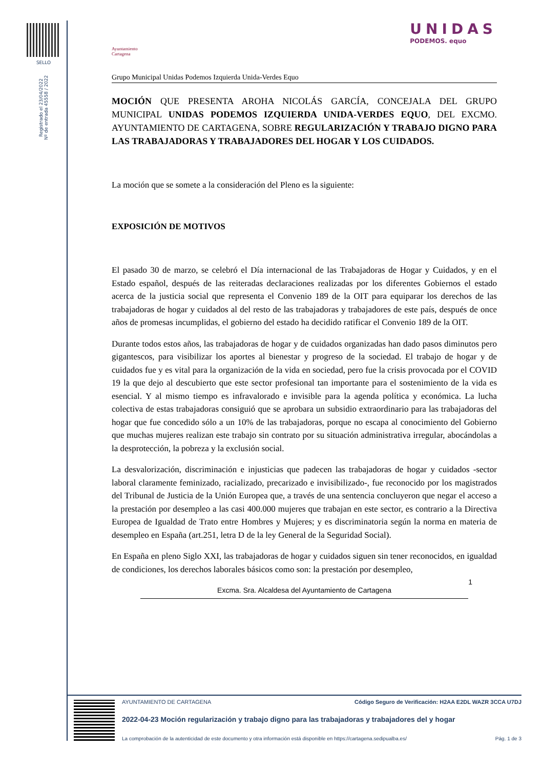SELLO
Registrado el 23/04/2022
Nº de entrada 45558 / 2022
Ayuntamiento
Cartagena
UNIDAS
PODEMOS. equo
Grupo Municipal Unidas Podemos Izquierda Unida-Verdes Equo
MOCIÓN QUE PRESENTA AROHA NICOLÁS GARCÍA, CONCEJALA DEL GRUPO MUNICIPAL UNIDAS PODEMOS IZQUIERDA UNIDA-VERDES EQUO, DEL EXCMO. AYUNTAMIENTO DE CARTAGENA, SOBRE REGULARIZACIÓN Y TRABAJO DIGNO PARA LAS TRABAJADORAS Y TRABAJADORES DEL HOGAR Y LOS CUIDADOS.
La moción que se somete a la consideración del Pleno es la siguiente:
EXPOSICIÓN DE MOTIVOS
El pasado 30 de marzo, se celebró el Día internacional de las Trabajadoras de Hogar y Cuidados, y en el Estado español, después de las reiteradas declaraciones realizadas por los diferentes Gobiernos el estado acerca de la justicia social que representa el Convenio 189 de la OIT para equiparar los derechos de las trabajadoras de hogar y cuidados al del resto de las trabajadoras y trabajadores de este país, después de once años de promesas incumplidas, el gobierno del estado ha decidido ratificar el Convenio 189 de la OIT.
Durante todos estos años, las trabajadoras de hogar y de cuidados organizadas han dado pasos diminutos pero gigantescos, para visibilizar los aportes al bienestar y progreso de la sociedad. El trabajo de hogar y de cuidados fue y es vital para la organización de la vida en sociedad, pero fue la crisis provocada por el COVID 19 la que dejo al descubierto que este sector profesional tan importante para el sostenimiento de la vida es esencial. Y al mismo tiempo es infravalorado e invisible para la agenda política y económica. La lucha colectiva de estas trabajadoras consiguió que se aprobara un subsidio extraordinario para las trabajadoras del hogar que fue concedido sólo a un 10% de las trabajadoras, porque no escapa al conocimiento del Gobierno que muchas mujeres realizan este trabajo sin contrato por su situación administrativa irregular, abocándolas a la desprotección, la pobreza y la exclusión social.
La desvalorización, discriminación e injusticias que padecen las trabajadoras de hogar y cuidados -sector laboral claramente feminizado, racializado, precarizado e invisibilizado-, fue reconocido por los magistrados del Tribunal de Justicia de la Unión Europea que, a través de una sentencia concluyeron que negar el acceso a la prestación por desempleo a las casi 400.000 mujeres que trabajan en este sector, es contrario a la Directiva Europea de Igualdad de Trato entre Hombres y Mujeres; y es discriminatoria según la norma en materia de desempleo en España (art.251, letra D de la ley General de la Seguridad Social).
En España en pleno Siglo XXI, las trabajadoras de hogar y cuidados siguen sin tener reconocidos, en igualdad de condiciones, los derechos laborales básicos como son: la prestación por desempleo,
1
Excma. Sra. Alcaldesa del Ayuntamiento de Cartagena
AYUNTAMIENTO DE CARTAGENA Código Seguro de Verificación: H2AA E2DL WAZR 3CCA U7DJ
2022-04-23 Moción regularización y trabajo digno para las trabajadoras y trabajadores del y hogar
La comprobación de la autenticidad de este documento y otra información está disponible en https://cartagena.sedipualba.es/ Pág. 1 de 3